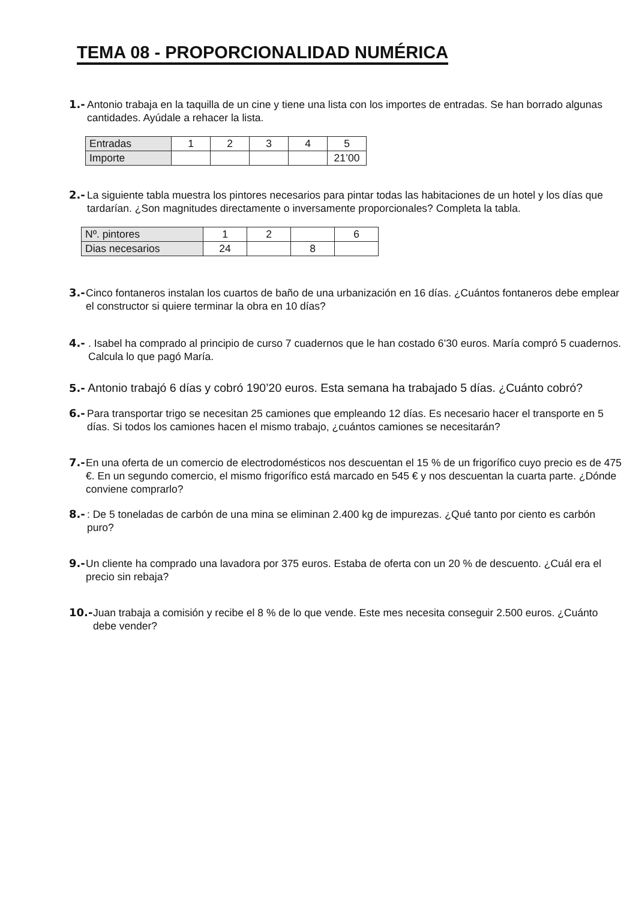TEMA 08 - PROPORCIONALIDAD NUMÉRICA
1.-
Antonio trabaja en la taquilla de un cine y tiene una lista con los importes de entradas. Se han borrado algunas cantidades. Ayúdale a rehacer la lista.
| Entradas | 1 | 2 | 3 | 4 | 5 |
| Importe | | | | | 21’00 |
2.-
La siguiente tabla muestra los pintores necesarios para pintar todas las habitaciones de un hotel y los días que tardarían. ¿Son magnitudes directamente o inversamente proporcionales? Completa la tabla.
| Nº. pintores | 1 | 2 | | 6 |
| Dias necesarios | 24 | | 8 | |
3.-
Cinco fontaneros instalan los cuartos de baño de una urbanización en 16 días. ¿Cuántos fontaneros debe emplear el constructor si quiere terminar la obra en 10 días?
4.-. Isabel ha comprado al principio de curso 7 cuadernos que le han costado 6’30 euros. María compró 5 cuadernos. Calcula lo que pagó María.
5.- Antonio trabajó 6 días y cobró 190’20 euros. Esta semana ha trabajado 5 días. ¿Cuánto cobró?
6.-
Para transportar trigo se necesitan 25 camiones que empleando 12 días. Es necesario hacer el transporte en 5 días. Si todos los camiones hacen el mismo trabajo, ¿cuántos camiones se necesitarán?
7.-
En una oferta de un comercio de electrodomésticos nos descuentan el 15 % de un frigorífico cuyo precio es de 475 €. En un segundo comercio, el mismo frigorífico está marcado en 545 € y nos descuentan la cuarta parte. ¿Dónde conviene comprarlo?
8.-: De 5 toneladas de carbón de una mina se eliminan 2.400 kg de impurezas. ¿Qué tanto por ciento es carbón puro?
9.-
Un cliente ha comprado una lavadora por 375 euros. Estaba de oferta con un 20 % de descuento. ¿Cuál era el precio sin rebaja?
10.-
Juan trabaja a comisión y recibe el 8 % de lo que vende. Este mes necesita conseguir 2.500 euros. ¿Cuánto debe vender?